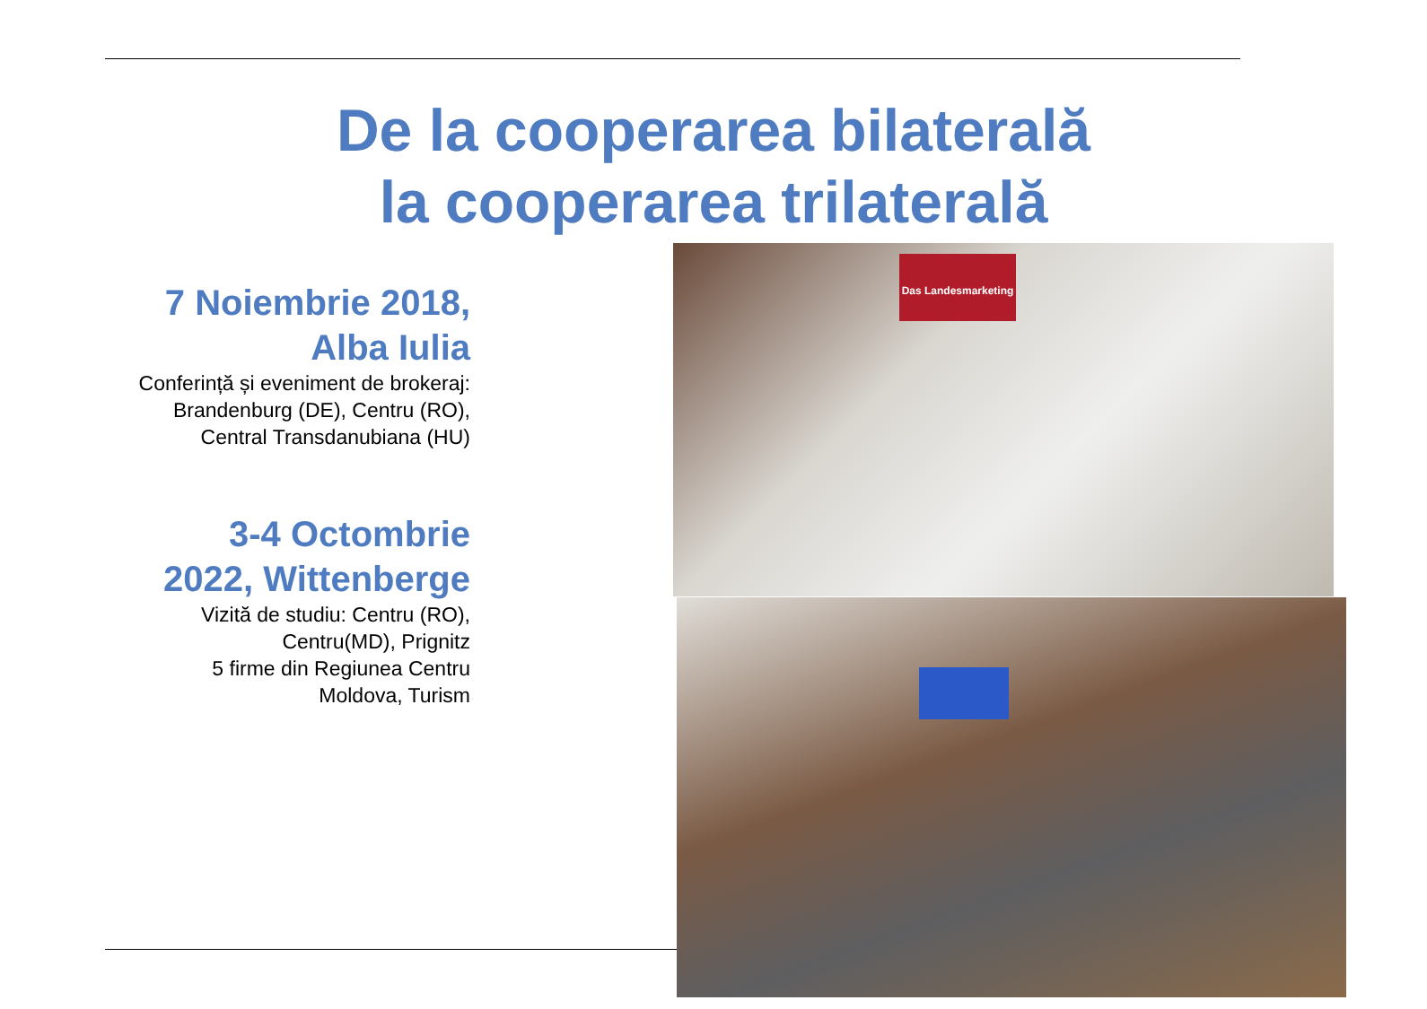De la cooperarea bilaterală
la cooperarea trilaterală
7 Noiembrie 2018, Alba Iulia
Conferință și eveniment de brokeraj: Brandenburg (DE), Centru (RO), Central Transdanubiana (HU)
3-4 Octombrie 2022, Wittenberge
Vizită de studiu: Centru (RO), Centru(MD), Prignitz
5 firme din Regiunea Centru Moldova, Turism
Das Landesmarketing